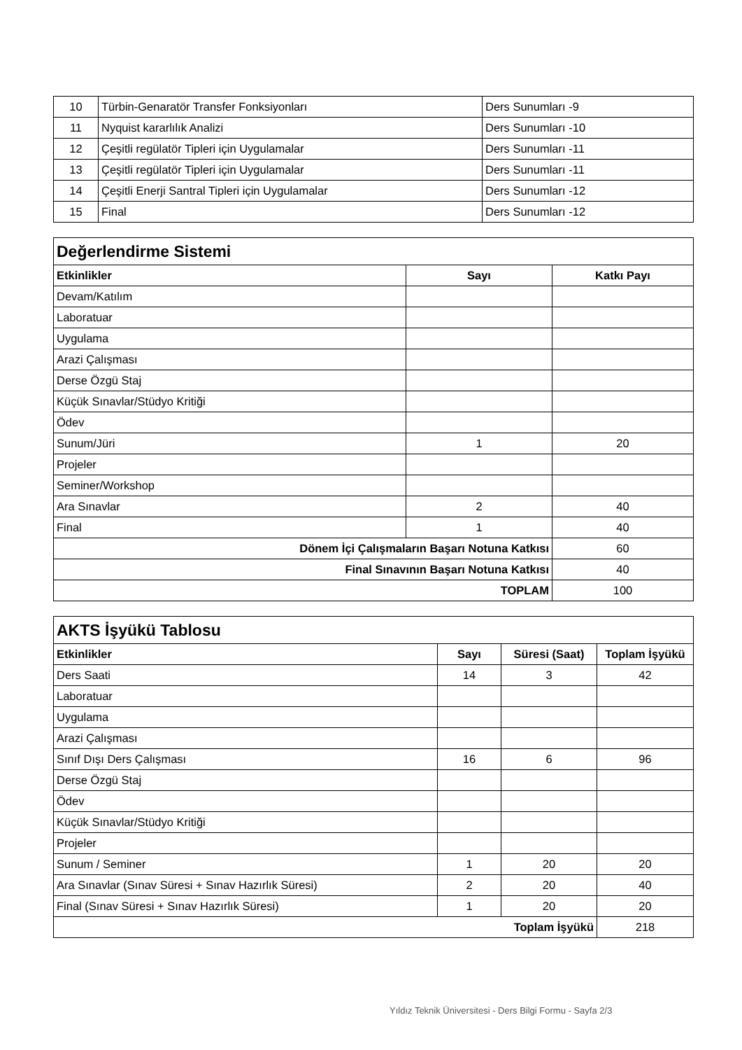| 10 | Türbin-Genaratör Transfer Fonksiyonları | Ders Sunumları -9 |
| 11 | Nyquist kararlılık Analizi | Ders Sunumları -10 |
| 12 | Çeşitli regülatör Tipleri için Uygulamalar | Ders Sunumları -11 |
| 13 | Çeşitli regülatör Tipleri için Uygulamalar | Ders Sunumları -11 |
| 14 | Çeşitli Enerji Santral Tipleri için Uygulamalar | Ders Sunumları -12 |
| 15 | Final | Ders Sunumları -12 |
| Değerlendirme Sistemi | | |
| Etkinlikler | Sayı | Katkı Payı |
| Devam/Katılım | | |
| Laboratuar | | |
| Uygulama | | |
| Arazi Çalışması | | |
| Derse Özgü Staj | | |
| Küçük Sınavlar/Stüdyo Kritiği | | |
| Ödev | | |
| Sunum/Jüri | 1 | 20 |
| Projeler | | |
| Seminer/Workshop | | |
| Ara Sınavlar | 2 | 40 |
| Final | 1 | 40 |
| Dönem İçi Çalışmaların Başarı Notuna Katkısı | | 60 |
| Final Sınavının Başarı Notuna Katkısı | | 40 |
| TOPLAM | | 100 |
| AKTS İşyükü Tablosu | | | |
| Etkinlikler | Sayı | Süresi (Saat) | Toplam İşyükü |
| Ders Saati | 14 | 3 | 42 |
| Laboratuar | | | |
| Uygulama | | | |
| Arazi Çalışması | | | |
| Sınıf Dışı Ders Çalışması | 16 | 6 | 96 |
| Derse Özgü Staj | | | |
| Ödev | | | |
| Küçük Sınavlar/Stüdyo Kritiği | | | |
| Projeler | | | |
| Sunum / Seminer | 1 | 20 | 20 |
| Ara Sınavlar (Sınav Süresi + Sınav Hazırlık Süresi) | 2 | 20 | 40 |
| Final (Sınav Süresi + Sınav Hazırlık Süresi) | 1 | 20 | 20 |
| Toplam İşyükü | | | 218 |
Yıldız Teknik Üniversitesi - Ders Bilgi Formu - Sayfa 2/3